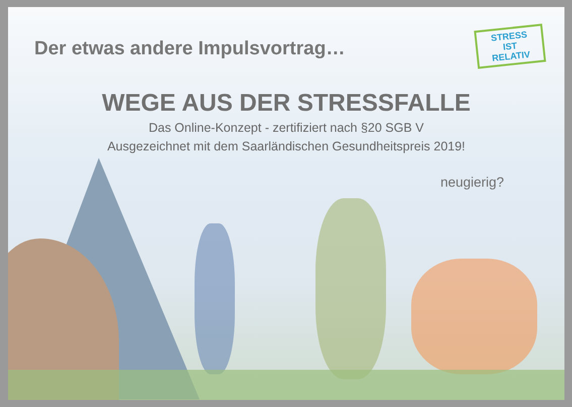Der etwas andere Impulsvortrag…
STRESS
IST
RELATIV
WEGE AUS DER STRESSFALLE
Das Online-Konzept - zertifiziert nach §20 SGB V
Ausgezeichnet mit dem Saarländischen Gesundheitspreis 2019!
neugierig?